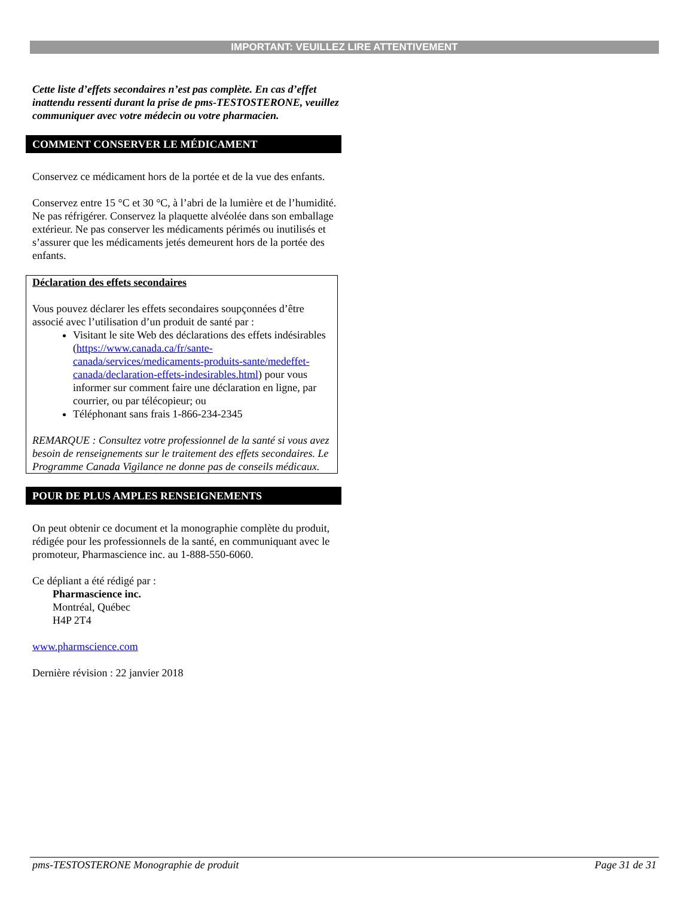IMPORTANT: VEUILLEZ LIRE ATTENTIVEMENT
Cette liste d’effets secondaires n’est pas complète. En cas d’effet inattendu ressenti durant la prise de pms-TESTOSTERONE, veuillez communiquer avec votre médecin ou votre pharmacien.
COMMENT CONSERVER LE MÉDICAMENT
Conservez ce médicament hors de la portée et de la vue des enfants.
Conservez entre 15 °C et 30 °C, à l’abri de la lumière et de l’humidité. Ne pas réfrigérer. Conservez la plaquette alvéolée dans son emballage extérieur. Ne pas conserver les médicaments périmés ou inutilisés et s’assurer que les médicaments jetés demeurent hors de la portée des enfants.
Déclaration des effets secondaires
Vous pouvez déclarer les effets secondaires soupçonnées d’être associé avec l’utilisation d’un produit de santé par :
Visitant le site Web des déclarations des effets indésirables (https://www.canada.ca/fr/sante-canada/services/medicaments-produits-sante/medeffet-canada/declaration-effets-indesirables.html) pour vous informer sur comment faire une déclaration en ligne, par courrier, ou par télécopieur; ou
Téléphonant sans frais 1-866-234-2345
REMARQUE : Consultez votre professionnel de la santé si vous avez besoin de renseignements sur le traitement des effets secondaires. Le Programme Canada Vigilance ne donne pas de conseils médicaux.
POUR DE PLUS AMPLES RENSEIGNEMENTS
On peut obtenir ce document et la monographie complète du produit, rédigée pour les professionnels de la santé, en communiquant avec le promoteur, Pharmascience inc. au 1-888-550-6060.
Ce dépliant a été rédigé par :
Pharmascience inc.
Montréal, Québec
H4P 2T4
www.pharmscience.com
Dernière révision : 22 janvier 2018
pms-TESTOSTERONE Monographie de produit Page 31 de 31